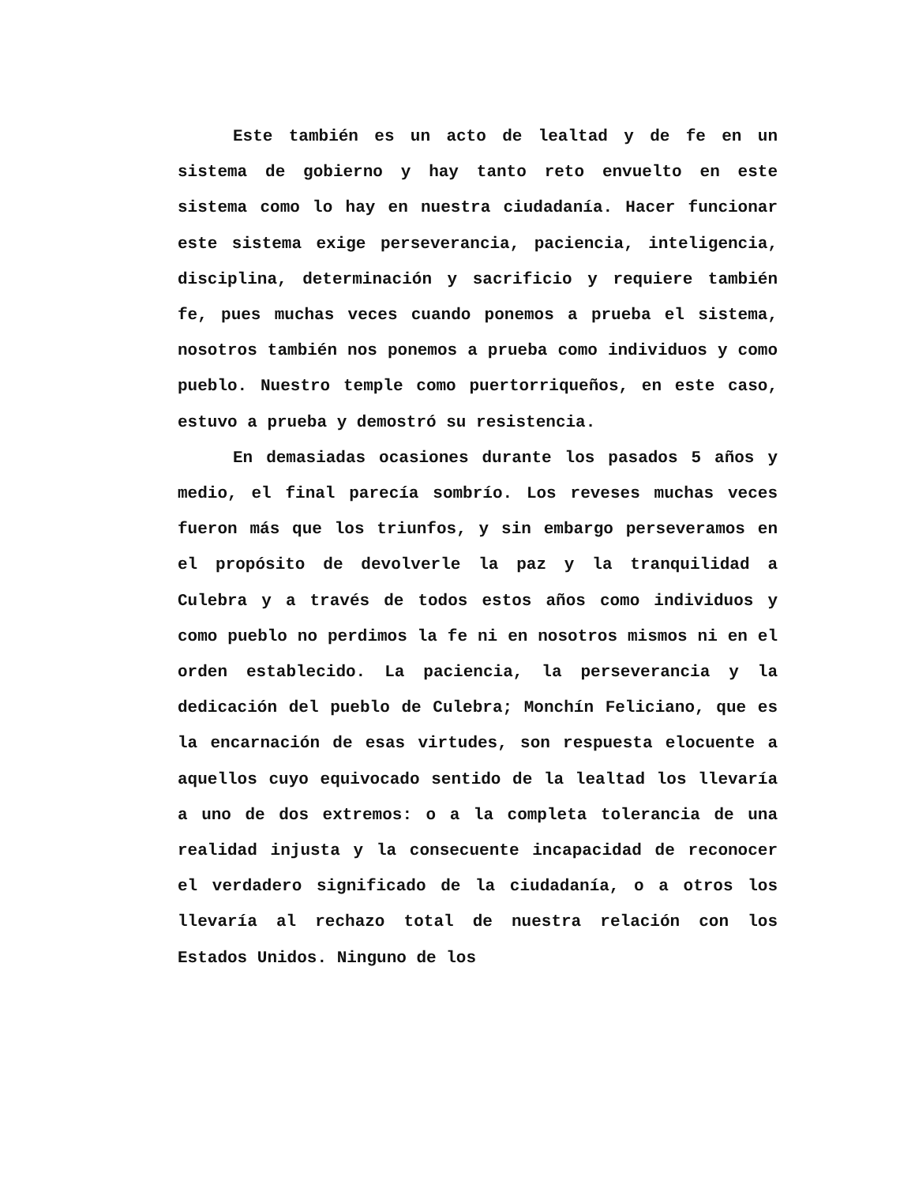Este también es un acto de lealtad y de fe en un sistema de gobierno y hay tanto reto envuelto en este sistema como lo hay en nuestra ciudadanía. Hacer funcionar este sistema exige perseverancia, paciencia, inteligencia, disciplina, determinación y sacrificio y requiere también fe, pues muchas veces cuando ponemos a prueba el sistema, nosotros también nos ponemos a prueba como individuos y como pueblo. Nuestro temple como puertorriqueños, en este caso, estuvo a prueba y demostró su resistencia.
En demasiadas ocasiones durante los pasados 5 años y medio, el final parecía sombrío. Los reveses muchas veces fueron más que los triunfos, y sin embargo perseveramos en el propósito de devolverle la paz y la tranquilidad a Culebra y a través de todos estos años como individuos y como pueblo no perdimos la fe ni en nosotros mismos ni en el orden establecido. La paciencia, la perseverancia y la dedicación del pueblo de Culebra; Monchín Feliciano, que es la encarnación de esas virtudes, son respuesta elocuente a aquellos cuyo equivocado sentido de la lealtad los llevaría a uno de dos extremos: o a la completa tolerancia de una realidad injusta y la consecuente incapacidad de reconocer el verdadero significado de la ciudadanía, o a otros los llevaría al rechazo total de nuestra relación con los Estados Unidos. Ninguno de los